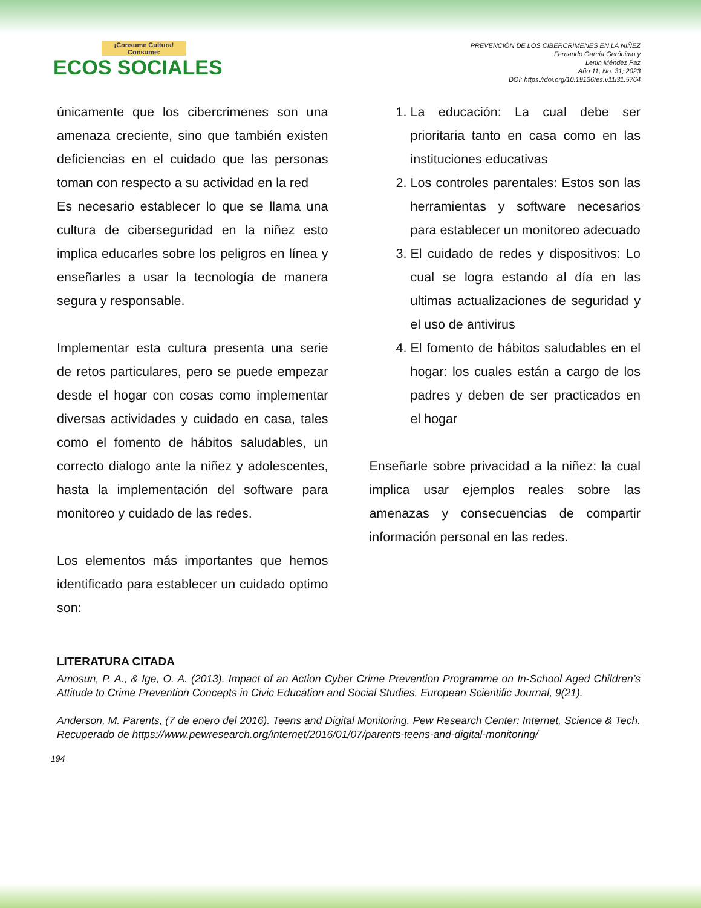¡Consume Cultura! Consume:
ECOS SOCIALES
PREVENCIÓN DE LOS CIBERCRIMENES EN LA NIÑEZ
Fernando García Gerónimo y
Lenin Méndez Paz
Año 11, No. 31; 2023
DOI: https://doi.org/10.19136/es.v11i31.5764
únicamente que los cibercrimenes son una amenaza creciente, sino que también existen deficiencias en el cuidado que las personas toman con respecto a su actividad en la red
Es necesario establecer lo que se llama una cultura de ciberseguridad en la niñez esto implica educarles sobre los peligros en línea y enseñarles a usar la tecnología de manera segura y responsable.
Implementar esta cultura presenta una serie de retos particulares, pero se puede empezar desde el hogar con cosas como implementar diversas actividades y cuidado en casa, tales como el fomento de hábitos saludables, un correcto dialogo ante la niñez y adolescentes, hasta la implementación del software para monitoreo y cuidado de las redes.
Los elementos más importantes que hemos identificado para establecer un cuidado optimo son:
1. La educación: La cual debe ser prioritaria tanto en casa como en las instituciones educativas
2. Los controles parentales: Estos son las herramientas y software necesarios para establecer un monitoreo adecuado
3. El cuidado de redes y dispositivos: Lo cual se logra estando al día en las ultimas actualizaciones de seguridad y el uso de antivirus
4. El fomento de hábitos saludables en el hogar: los cuales están a cargo de los padres y deben de ser practicados en el hogar
Enseñarle sobre privacidad a la niñez: la cual implica usar ejemplos reales sobre las amenazas y consecuencias de compartir información personal en las redes.
LITERATURA CITADA
Amosun, P. A., & Ige, O. A. (2013). Impact of an Action Cyber Crime Prevention Programme on In-School Aged Children’s Attitude to Crime Prevention Concepts in Civic Education and Social Studies. European Scientific Journal, 9(21).
Anderson, M. Parents, (7 de enero del 2016). Teens and Digital Monitoring. Pew Research Center: Internet, Science & Tech. Recuperado de https://www.pewresearch.org/internet/2016/01/07/parents-teens-and-digital-monitoring/
194